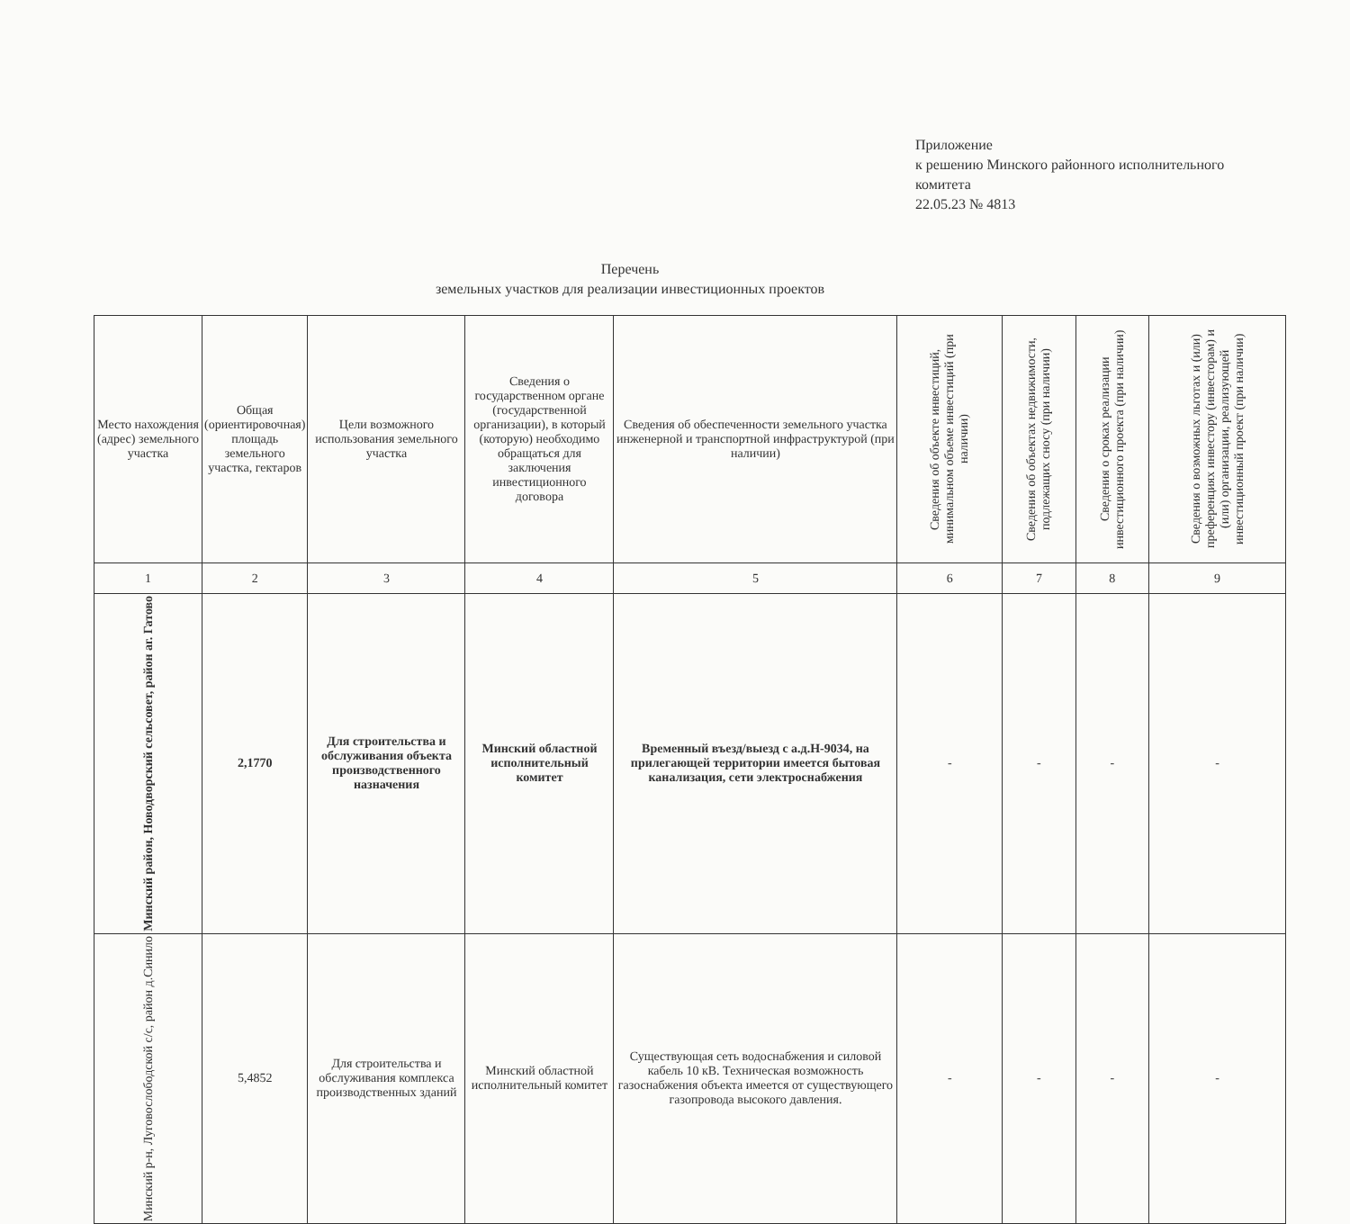Приложение
к решению Минского районного исполнительного комитета
22.05.23 № 4813
Перечень
земельных участков для реализации инвестиционных проектов
| Место нахождения (адрес) земельного участка | Общая (ориентировочная) площадь земельного участка, гектаров | Цели возможного использования земельного участка | Сведения о государственном органе (государственной организации), в который (которую) необходимо обращаться для заключения инвестиционного договора | Сведения об обеспеченности земельного участка инженерной и транспортной инфраструктурой (при наличии) | Сведения об объекте инвестиций, минимальном объеме инвестиций (при наличии) | Сведения об объектах недвижимости, подлежащих сносу (при наличии) | Сведения о сроках реализации инвестиционного проекта (при наличии) | Сведения о возможных льготах и (или) преференциях инвестору (инвесторам) и (или) организации, реализующей инвестиционный проект (при наличии) |
| --- | --- | --- | --- | --- | --- | --- | --- | --- |
| 1 | 2 | 3 | 4 | 5 | 6 | 7 | 8 | 9 |
| Минский район, Новодворский сельсовет, район аг. Гатово | 2,1770 | Для строительства и обслуживания объекта производственного назначения | Минский областной исполнительный комитет | Временный въезд/выезд с а.д.Н-9034, на прилегающей территории имеется бытовая канализация, сети электроснабжения | - | - | - | - |
| Минский р-н, Луговослободской с/с, район д.Синило | 5,4852 | Для строительства и обслуживания комплекса производственных зданий | Минский областной исполнительный комитет | Существующая сеть водоснабжения и силовой кабель 10 кВ. Техническая возможность газоснабжения объекта имеется от существующего газопровода высокого давления. | - | - | - | - |